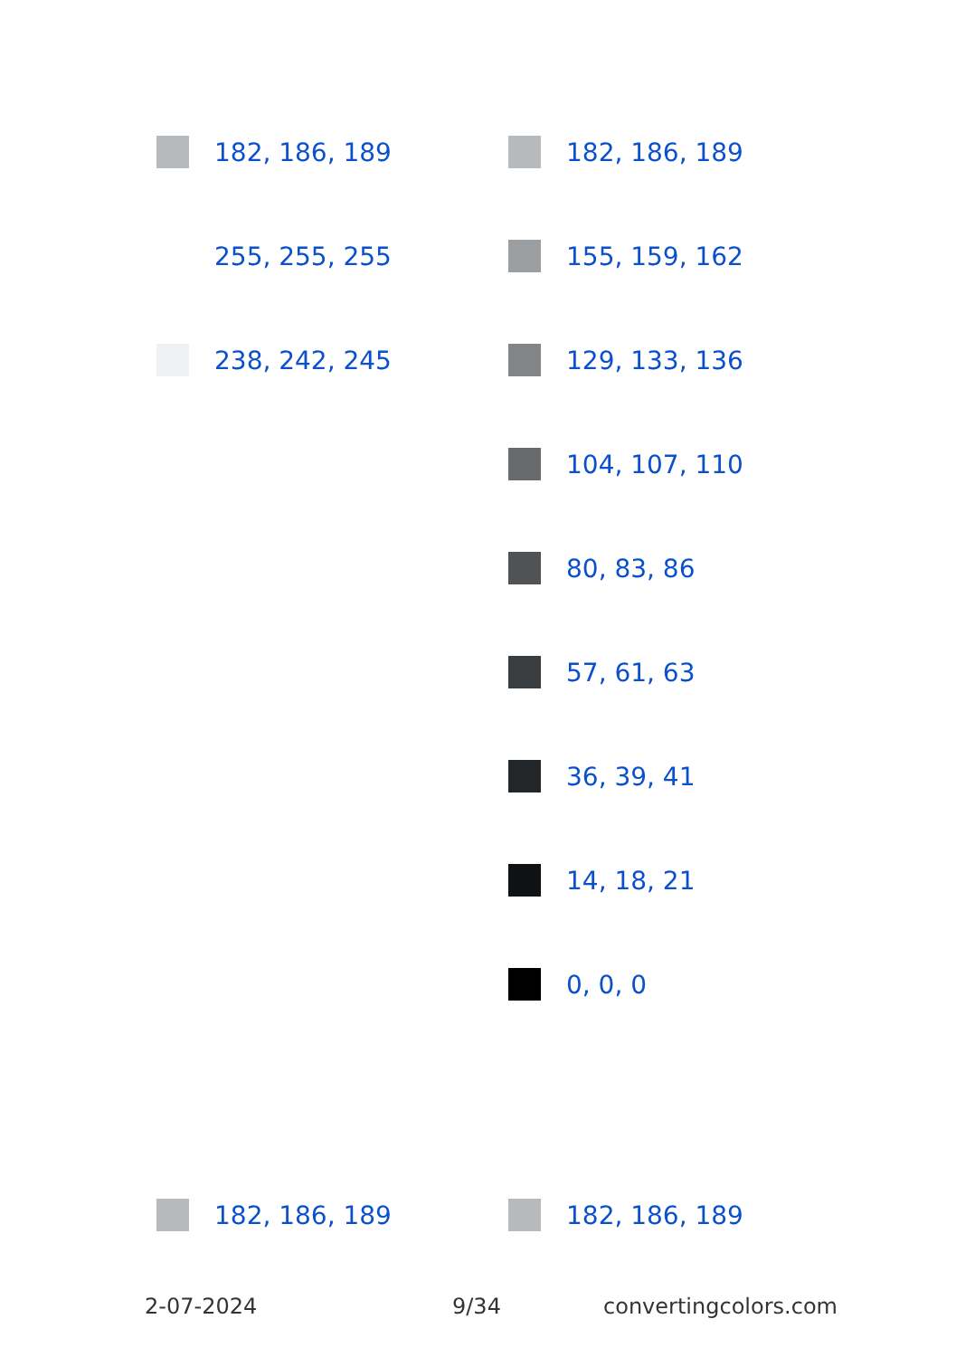182, 186, 189 182, 186, 189
255, 255, 255 155, 159, 162
238, 242, 245 129, 133, 136
104, 107, 110
80, 83, 86
57, 61, 63
36, 39, 41
14, 18, 21
0, 0, 0
182, 186, 189 182, 186, 189
2-07-2024 9/34 convertingcolors.com